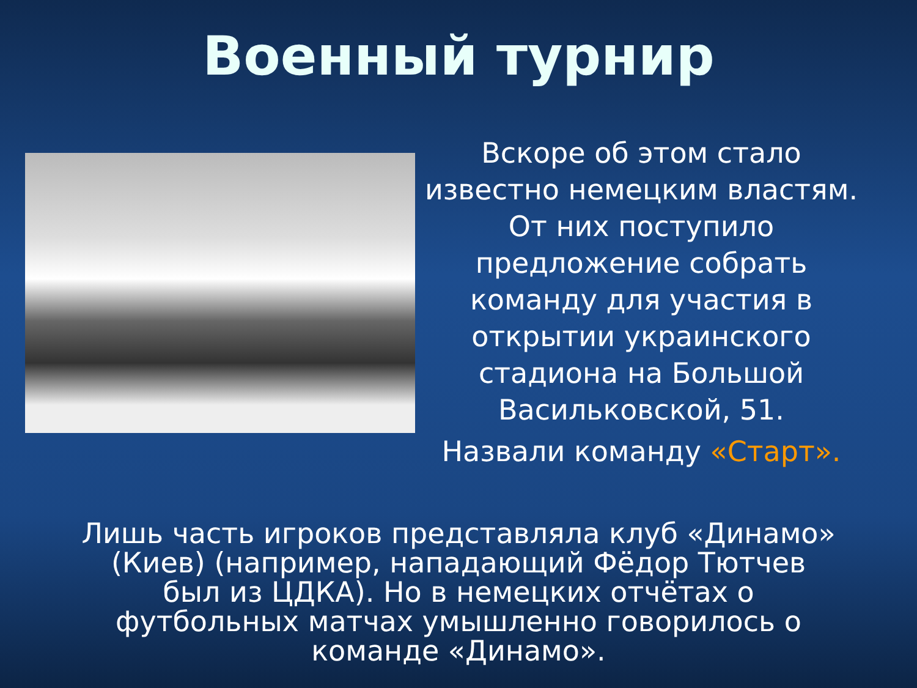Военный турнир
Вскоре об этом стало известно немецким властям. От них поступило предложение собрать команду для участия в открытии украинского стадиона на Большой Васильковской, 51.
Назвали команду «Старт».
Лишь часть игроков представляла клуб «Динамо» (Киев) (например, нападающий Фёдор Тютчев был из ЦДКА). Но в немецких отчётах о футбольных матчах умышленно говорилось о команде «Динамо».